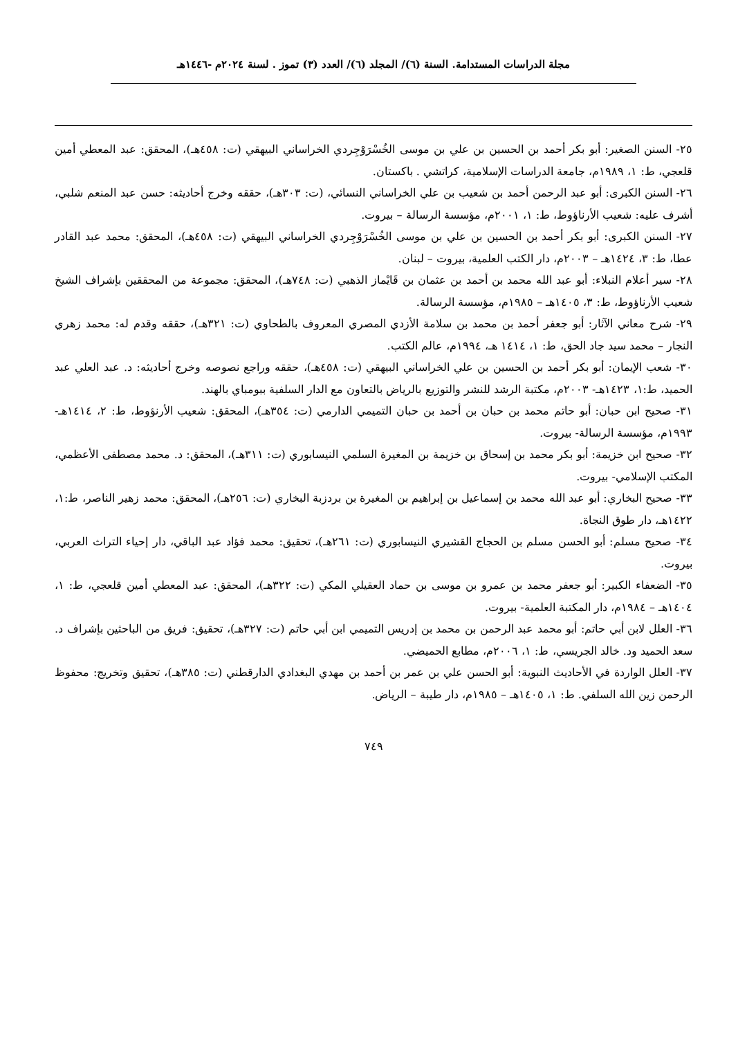مجلة الدراسات المستدامة. السنة (٦)/ المجلد (٦)/ العدد (٣) تموز . لسنة ٢٠٢٤م -١٤٤٦هـ
٢٥- السنن الصغير: أبو بكر أحمد بن الحسين بن علي بن موسى الخُسْرَوْجِردي الخراساني البيهقي (ت: ٤٥٨هـ)، المحقق: عبد المعطي أمين قلعجي، ط: ١، ١٩٨٩م، جامعة الدراسات الإسلامية، كراتشي . باكستان.
٢٦- السنن الكبرى: أبو عبد الرحمن أحمد بن شعيب بن علي الخراساني النسائي، (ت: ٣٠٣هـ)، حققه وخرج أحاديثه: حسن عبد المنعم شلبي، أشرف عليه: شعيب الأرناؤوط، ط: ١، ٢٠٠١م، مؤسسة الرسالة – بيروت.
٢٧- السنن الكبرى: أبو بكر أحمد بن الحسين بن علي بن موسى الخُسْرَوْجِردي الخراساني البيهقي (ت: ٤٥٨هـ)، المحقق: محمد عبد القادر عطا، ط: ٣، ١٤٢٤هـ – ٢٠٠٣م، دار الكتب العلمية، بيروت – لبنان.
٢٨- سير أعلام النبلاء: أبو عبد الله محمد بن أحمد بن عثمان بن قَايْماز الذهبي (ت: ٧٤٨هـ)، المحقق: مجموعة من المحققين بإشراف الشيخ شعيب الأرناؤوط، ط: ٣، ١٤٠٥هـ – ١٩٨٥م، مؤسسة الرسالة.
٢٩- شرح معاني الآثار: أبو جعفر أحمد بن محمد بن سلامة الأزدي المصري المعروف بالطحاوي (ت: ٣٢١هـ)، حققه وقدم له: محمد زهري النجار – محمد سيد جاد الحق، ط: ١، ١٤١٤ هـ، ١٩٩٤م، عالم الكتب.
٣٠- شعب الإيمان: أبو بكر أحمد بن الحسين بن علي الخراساني البيهقي (ت: ٤٥٨هـ)، حققه وراجع نصوصه وخرج أحاديثه: د. عبد العلي عبد الحميد، ط:١، ١٤٢٣هـ- ٢٠٠٣م، مكتبة الرشد للنشر والتوزيع بالرياض بالتعاون مع الدار السلفية ببومباي بالهند.
٣١- صحيح ابن حبان: أبو حاتم محمد بن حبان بن أحمد بن حبان التميمي الدارمي (ت: ٣٥٤هـ)، المحقق: شعيب الأرنؤوط، ط: ٢، ١٤١٤هـ- ١٩٩٣م، مؤسسة الرسالة- بيروت.
٣٢- صحيح ابن خزيمة: أبو بكر محمد بن إسحاق بن خزيمة بن المغيرة السلمي النيسابوري (ت: ٣١١هـ)، المحقق: د. محمد مصطفى الأعظمي، المكتب الإسلامي- بيروت.
٣٣- صحيح البخاري: أبو عبد الله محمد بن إسماعيل بن إبراهيم بن المغيرة بن بردزبة البخاري (ت: ٢٥٦هـ)، المحقق: محمد زهير الناصر، ط:١، ١٤٢٢هـ، دار طوق النجاة.
٣٤- صحيح مسلم: أبو الحسن مسلم بن الحجاج القشيري النيسابوري (ت: ٢٦١هـ)، تحقيق: محمد فؤاد عبد الباقي، دار إحياء التراث العربي، بيروت.
٣٥- الضعفاء الكبير: أبو جعفر محمد بن عمرو بن موسى بن حماد العقيلي المكي (ت: ٣٢٢هـ)، المحقق: عبد المعطي أمين قلعجي، ط: ١، ١٤٠٤هـ – ١٩٨٤م، دار المكتبة العلمية- بيروت.
٣٦- العلل لابن أبي حاتم: أبو محمد عبد الرحمن بن محمد بن إدريس التميمي ابن أبي حاتم (ت: ٣٢٧هـ)، تحقيق: فريق من الباحثين بإشراف د. سعد الحميد ود. خالد الجريسي، ط: ١، ٢٠٠٦م، مطابع الحميضي.
٣٧- العلل الواردة في الأحاديث النبوية: أبو الحسن علي بن عمر بن أحمد بن مهدي البغدادي الدارقطني (ت: ٣٨٥هـ)، تحقيق وتخريج: محفوظ الرحمن زين الله السلفي. ط: ١، ١٤٠٥هـ – ١٩٨٥م، دار طيبة – الرياض.
٧٤٩